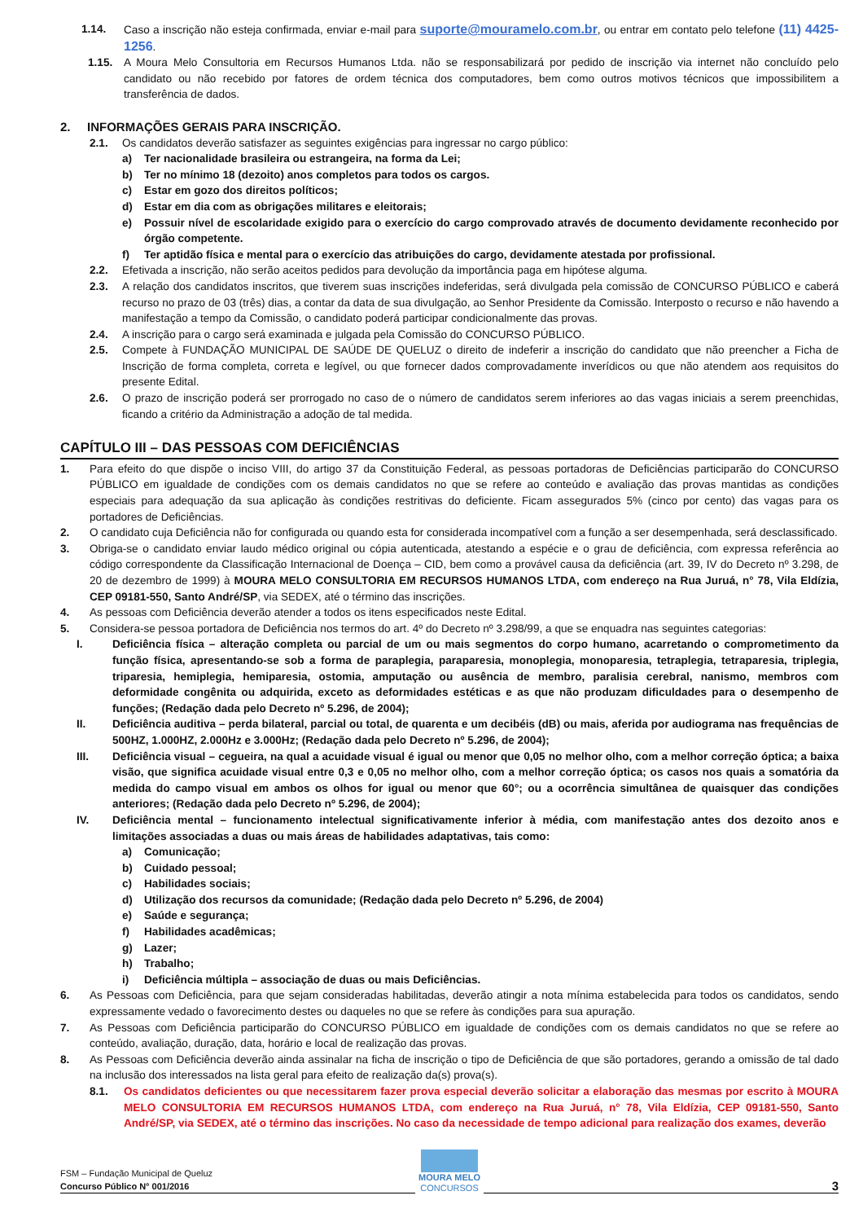1.14. Caso a inscrição não esteja confirmada, enviar e-mail para suporte@mouramelo.com.br, ou entrar em contato pelo telefone (11) 4425-1256.
1.15. A Moura Melo Consultoria em Recursos Humanos Ltda. não se responsabilizará por pedido de inscrição via internet não concluído pelo candidato ou não recebido por fatores de ordem técnica dos computadores, bem como outros motivos técnicos que impossibilitem a transferência de dados.
2. INFORMAÇÕES GERAIS PARA INSCRIÇÃO.
2.1. Os candidatos deverão satisfazer as seguintes exigências para ingressar no cargo público:
a) Ter nacionalidade brasileira ou estrangeira, na forma da Lei;
b) Ter no mínimo 18 (dezoito) anos completos para todos os cargos.
c) Estar em gozo dos direitos políticos;
d) Estar em dia com as obrigações militares e eleitorais;
e) Possuir nível de escolaridade exigido para o exercício do cargo comprovado através de documento devidamente reconhecido por órgão competente.
f) Ter aptidão física e mental para o exercício das atribuições do cargo, devidamente atestada por profissional.
2.2. Efetivada a inscrição, não serão aceitos pedidos para devolução da importância paga em hipótese alguma.
2.3. A relação dos candidatos inscritos, que tiverem suas inscrições indeferidas, será divulgada pela comissão de CONCURSO PÚBLICO e caberá recurso no prazo de 03 (três) dias, a contar da data de sua divulgação, ao Senhor Presidente da Comissão. Interposto o recurso e não havendo a manifestação a tempo da Comissão, o candidato poderá participar condicionalmente das provas.
2.4. A inscrição para o cargo será examinada e julgada pela Comissão do CONCURSO PÚBLICO.
2.5. Compete à FUNDAÇÃO MUNICIPAL DE SAÚDE DE QUELUZ o direito de indeferir a inscrição do candidato que não preencher a Ficha de Inscrição de forma completa, correta e legível, ou que fornecer dados comprovadamente inverídicos ou que não atendem aos requisitos do presente Edital.
2.6. O prazo de inscrição poderá ser prorrogado no caso de o número de candidatos serem inferiores ao das vagas iniciais a serem preenchidas, ficando a critério da Administração a adoção de tal medida.
CAPÍTULO III – DAS PESSOAS COM DEFICIÊNCIAS
1. Para efeito do que dispõe o inciso VIII, do artigo 37 da Constituição Federal, as pessoas portadoras de Deficiências participarão do CONCURSO PÚBLICO em igualdade de condições com os demais candidatos no que se refere ao conteúdo e avaliação das provas mantidas as condições especiais para adequação da sua aplicação às condições restritivas do deficiente. Ficam assegurados 5% (cinco por cento) das vagas para os portadores de Deficiências.
2. O candidato cuja Deficiência não for configurada ou quando esta for considerada incompatível com a função a ser desempenhada, será desclassificado.
3. Obriga-se o candidato enviar laudo médico original ou cópia autenticada, atestando a espécie e o grau de deficiência, com expressa referência ao código correspondente da Classificação Internacional de Doença – CID, bem como a provável causa da deficiência (art. 39, IV do Decreto nº 3.298, de 20 de dezembro de 1999) à MOURA MELO CONSULTORIA EM RECURSOS HUMANOS LTDA, com endereço na Rua Juruá, n° 78, Vila Eldízia, CEP 09181-550, Santo André/SP, via SEDEX, até o término das inscrições.
4. As pessoas com Deficiência deverão atender a todos os itens especificados neste Edital.
5. Considera-se pessoa portadora de Deficiência nos termos do art. 4º do Decreto nº 3.298/99, a que se enquadra nas seguintes categorias:
I. Deficiência física – alteração completa ou parcial de um ou mais segmentos do corpo humano, acarretando o comprometimento da função física, apresentando-se sob a forma de paraplegia, paraparesia, monoplegia, monoparesia, tetraplegia, tetraparesia, triplegia, triparesia, hemiplegia, hemiparesia, ostomia, amputação ou ausência de membro, paralisia cerebral, nanismo, membros com deformidade congênita ou adquirida, exceto as deformidades estéticas e as que não produzam dificuldades para o desempenho de funções; (Redação dada pelo Decreto nº 5.296, de 2004);
II. Deficiência auditiva – perda bilateral, parcial ou total, de quarenta e um decibéis (dB) ou mais, aferida por audiograma nas frequências de 500HZ, 1.000HZ, 2.000Hz e 3.000Hz; (Redação dada pelo Decreto nº 5.296, de 2004);
III. Deficiência visual – cegueira, na qual a acuidade visual é igual ou menor que 0,05 no melhor olho, com a melhor correção óptica; a baixa visão, que significa acuidade visual entre 0,3 e 0,05 no melhor olho, com a melhor correção óptica; os casos nos quais a somatória da medida do campo visual em ambos os olhos for igual ou menor que 60°; ou a ocorrência simultânea de quaisquer das condições anteriores; (Redação dada pelo Decreto nº 5.296, de 2004);
IV. Deficiência mental – funcionamento intelectual significativamente inferior à média, com manifestação antes dos dezoito anos e limitações associadas a duas ou mais áreas de habilidades adaptativas, tais como:
a) Comunicação;
b) Cuidado pessoal;
c) Habilidades sociais;
d) Utilização dos recursos da comunidade; (Redação dada pelo Decreto nº 5.296, de 2004)
e) Saúde e segurança;
f) Habilidades acadêmicas;
g) Lazer;
h) Trabalho;
i) Deficiência múltipla – associação de duas ou mais Deficiências.
6. As Pessoas com Deficiência, para que sejam consideradas habilitadas, deverão atingir a nota mínima estabelecida para todos os candidatos, sendo expressamente vedado o favorecimento destes ou daqueles no que se refere às condições para sua apuração.
7. As Pessoas com Deficiência participarão do CONCURSO PÚBLICO em igualdade de condições com os demais candidatos no que se refere ao conteúdo, avaliação, duração, data, horário e local de realização das provas.
8. As Pessoas com Deficiência deverão ainda assinalar na ficha de inscrição o tipo de Deficiência de que são portadores, gerando a omissão de tal dado na inclusão dos interessados na lista geral para efeito de realização da(s) prova(s).
8.1. Os candidatos deficientes ou que necessitarem fazer prova especial deverão solicitar a elaboração das mesmas por escrito à MOURA MELO CONSULTORIA EM RECURSOS HUMANOS LTDA, com endereço na Rua Juruá, n° 78, Vila Eldízia, CEP 09181-550, Santo André/SP, via SEDEX, até o término das inscrições. No caso da necessidade de tempo adicional para realização dos exames, deverão
FSM – Fundação Municipal de Queluz
Concurso Público N° 001/2016
MOURA MELO
CONCURSOS
3